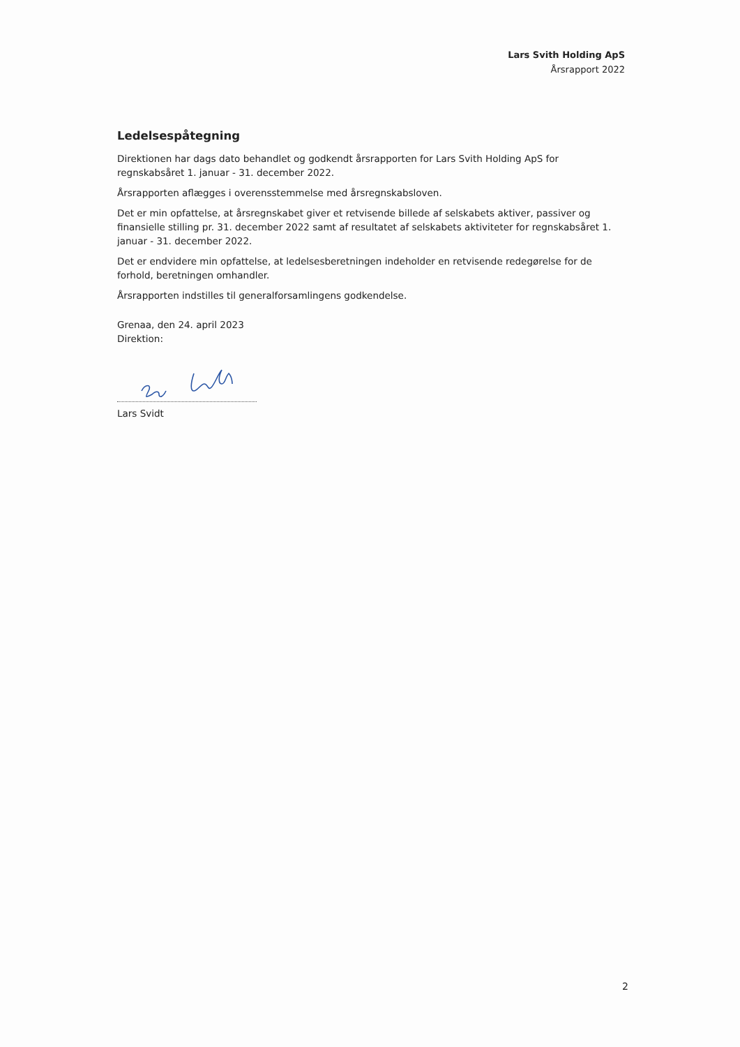Lars Svith Holding ApS
Årsrapport 2022
Ledelsespåtegning
Direktionen har dags dato behandlet og godkendt årsrapporten for Lars Svith Holding ApS for regnskabsåret 1. januar - 31. december 2022.
Årsrapporten aflægges i overensstemmelse med årsregnskabsloven.
Det er min opfattelse, at årsregnskabet giver et retvisende billede af selskabets aktiver, passiver og finansielle stilling pr. 31. december 2022 samt af resultatet af selskabets aktiviteter for regnskabsåret 1. januar - 31. december 2022.
Det er endvidere min opfattelse, at ledelsesberetningen indeholder en retvisende redegørelse for de forhold, beretningen omhandler.
Årsrapporten indstilles til generalforsamlingens godkendelse.
Grenaa, den 24. april 2023
Direktion:
Lars Svidt
2